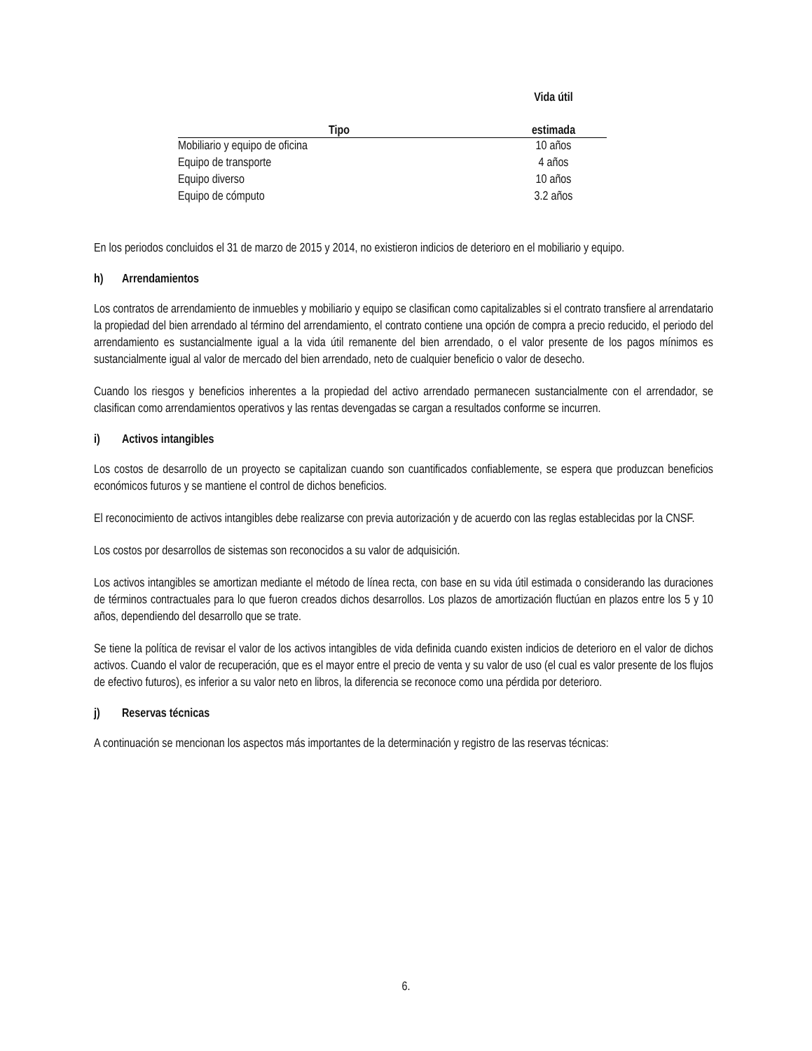| | Vida útil |
| --- | --- |
| Tipo | estimada |
| Mobiliario y equipo de oficina | 10 años |
| Equipo de transporte | 4 años |
| Equipo diverso | 10 años |
| Equipo de cómputo | 3.2 años |
En los periodos concluidos el 31 de marzo de 2015 y 2014, no existieron indicios de deterioro en el mobiliario y equipo.
h) Arrendamientos
Los contratos de arrendamiento de inmuebles y mobiliario y equipo se clasifican como capitalizables si el contrato transfiere al arrendatario la propiedad del bien arrendado al término del arrendamiento, el contrato contiene una opción de compra a precio reducido, el periodo del arrendamiento es sustancialmente igual a la vida útil remanente del bien arrendado, o el valor presente de los pagos mínimos es sustancialmente igual al valor de mercado del bien arrendado, neto de cualquier beneficio o valor de desecho.
Cuando los riesgos y beneficios inherentes a la propiedad del activo arrendado permanecen sustancialmente con el arrendador, se clasifican como arrendamientos operativos y las rentas devengadas se cargan a resultados conforme se incurren.
i) Activos intangibles
Los costos de desarrollo de un proyecto se capitalizan cuando son cuantificados confiablemente, se espera que produzcan beneficios económicos futuros y se mantiene el control de dichos beneficios.
El reconocimiento de activos intangibles debe realizarse con previa autorización y de acuerdo con las reglas establecidas por la CNSF.
Los costos por desarrollos de sistemas son reconocidos a su valor de adquisición.
Los activos intangibles se amortizan mediante el método de línea recta, con base en su vida útil estimada o considerando las duraciones de términos contractuales para lo que fueron creados dichos desarrollos. Los plazos de amortización fluctúan en plazos entre los 5 y 10 años, dependiendo del desarrollo que se trate.
Se tiene la política de revisar el valor de los activos intangibles de vida definida cuando existen indicios de deterioro en el valor de dichos activos. Cuando el valor de recuperación, que es el mayor entre el precio de venta y su valor de uso (el cual es valor presente de los flujos de efectivo futuros), es inferior a su valor neto en libros, la diferencia se reconoce como una pérdida por deterioro.
j) Reservas técnicas
A continuación se mencionan los aspectos más importantes de la determinación y registro de las reservas técnicas:
6.